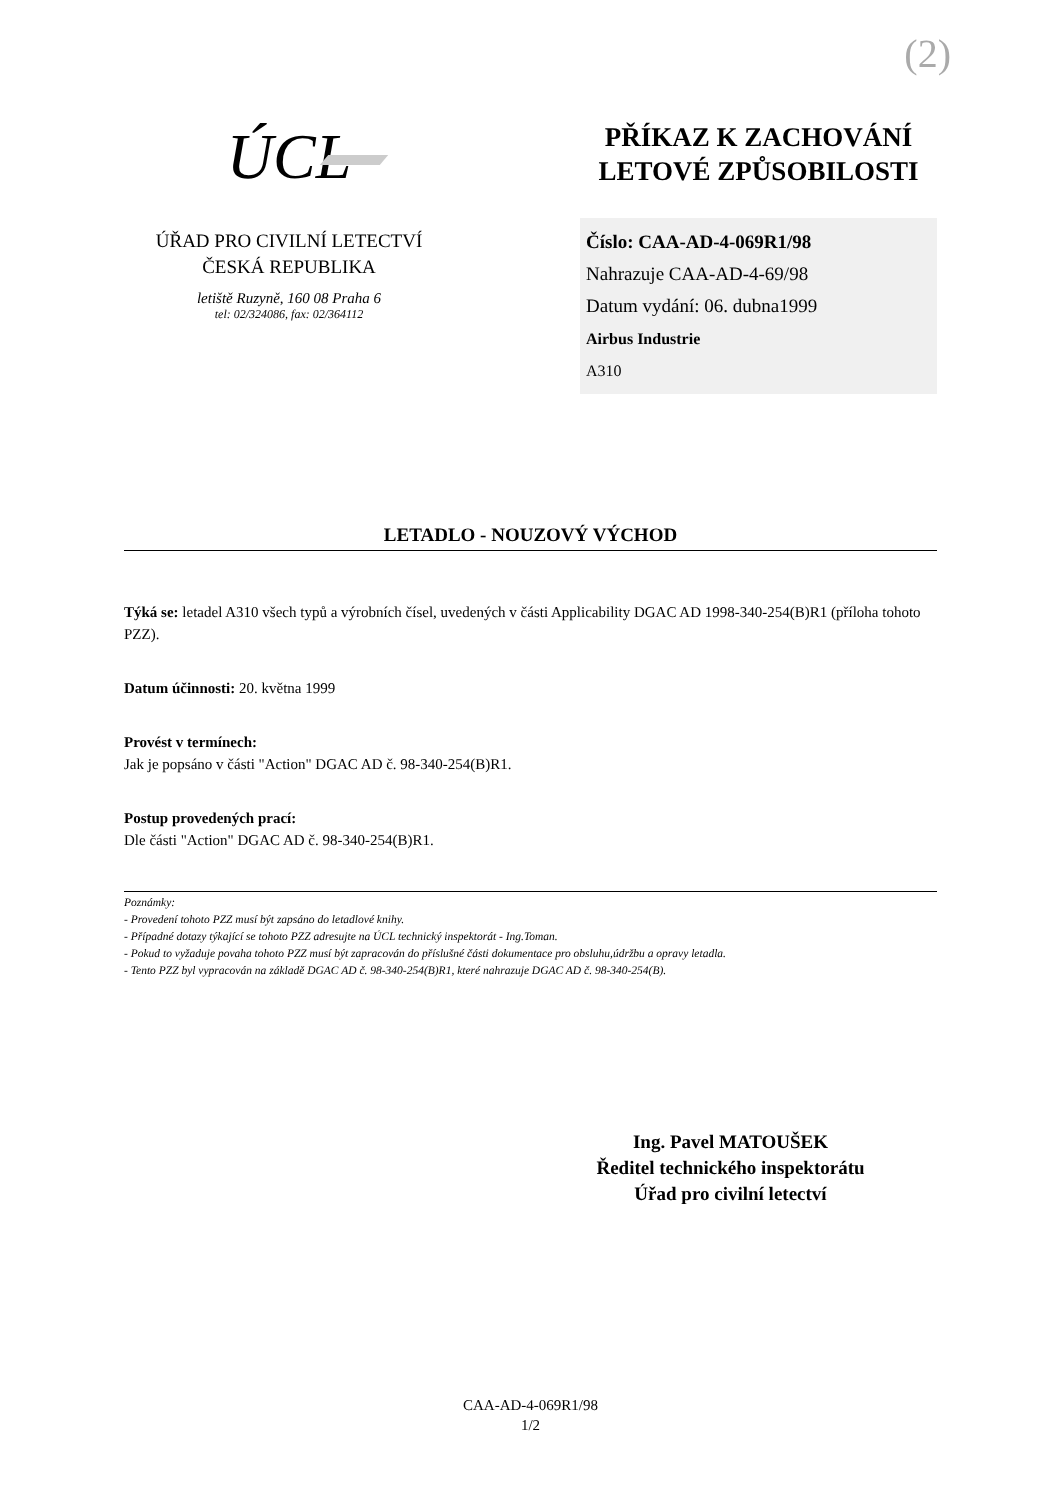(2)
ÚCL
ÚŘAD PRO CIVILNÍ LETECTVÍ
ČESKÁ REPUBLIKA
letiště Ruzyně, 160 08 Praha 6
tel: 02/324086, fax: 02/364112
PŘÍKAZ K ZACHOVÁNÍ
LETOVÉ ZPŮSOBILOSTI
Číslo: CAA-AD-4-069R1/98
Nahrazuje CAA-AD-4-69/98
Datum vydání: 06. dubna1999
Airbus Industrie
A310
LETADLO - NOUZOVÝ VÝCHOD
Týká se: letadel A310 všech typů a výrobních čísel, uvedených v části Applicability DGAC AD 1998-340-254(B)R1 (příloha tohoto PZZ).
Datum účinnosti: 20. května 1999
Provést v termínech:
Jak je popsáno v části "Action" DGAC AD č. 98-340-254(B)R1.
Postup provedených prací:
Dle části "Action" DGAC AD č. 98-340-254(B)R1.
Poznámky:
- Provedení tohoto PZZ musí být zapsáno do letadlové knihy.
- Případné dotazy týkající se tohoto PZZ adresujte na ÚCL technický inspektorát - Ing.Toman.
- Pokud to vyžaduje povaha tohoto PZZ musí být zapracován do příslušné části dokumentace pro obsluhu,údržbu a opravy letadla.
- Tento PZZ byl vypracován na základě DGAC AD č. 98-340-254(B)R1, které nahrazuje DGAC AD č. 98-340-254(B).
Ing. Pavel MATOUŠEK
Ředitel technického inspektorátu
Úřad pro civilní letectví
CAA-AD-4-069R1/98
1/2